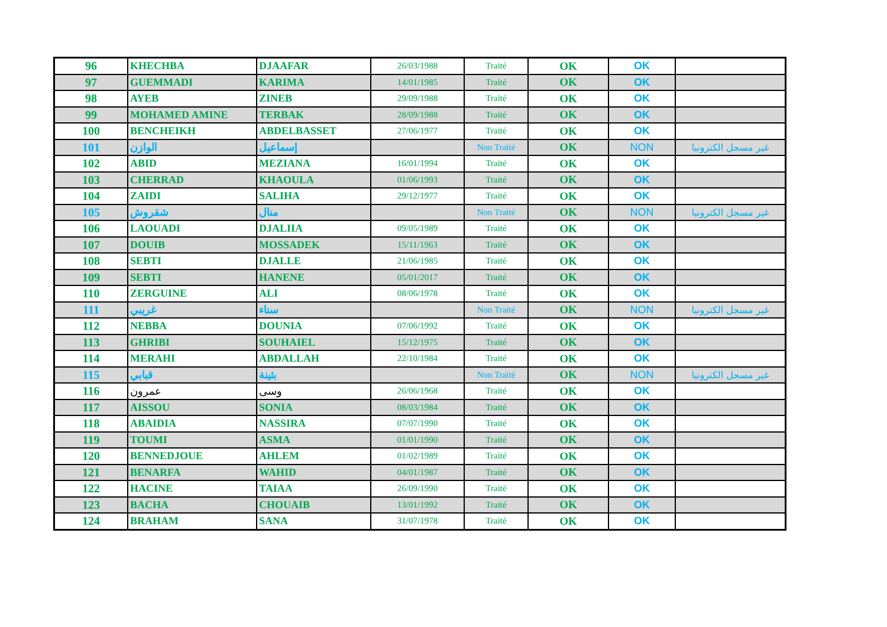| 96 | KHECHBA | DJAAFAR | 26/03/1988 | Traité | OK | OK | |
| 97 | GUEMMADI | KARIMA | 14/01/1985 | Traité | OK | OK | |
| 98 | AYEB | ZINEB | 29/09/1988 | Traité | OK | OK | |
| 99 | MOHAMED AMINE | TERBAK | 28/09/1988 | Traité | OK | OK | |
| 100 | BENCHEIKH | ABDELBASSET | 27/06/1977 | Traité | OK | OK | |
| 101 | الوازن | إسماعيل | | Non Traité | OK | NON | غير مسجل الكترونيا |
| 102 | ABID | MEZIANA | 16/01/1994 | Traité | OK | OK | |
| 103 | CHERRAD | KHAOULA | 01/06/1993 | Traité | OK | OK | |
| 104 | ZAIDI | SALIHA | 29/12/1977 | Traité | OK | OK | |
| 105 | شقروش | منال | | Non Traité | OK | NON | غير مسجل الكترونيا |
| 106 | LAOUADI | DJALIIA | 09/05/1989 | Traité | OK | OK | |
| 107 | DOUIB | MOSSADEK | 15/11/1963 | Traité | OK | OK | |
| 108 | SEBTI | DJALLE | 21/06/1985 | Traité | OK | OK | |
| 109 | SEBTI | HANENE | 05/01/2017 | Traité | OK | OK | |
| 110 | ZERGUINE | ALI | 08/06/1978 | Traité | OK | OK | |
| 111 | غريبي | سناء | | Non Traité | OK | NON | غير مسجل الكترونيا |
| 112 | NEBBA | DOUNIA | 07/06/1992 | Traité | OK | OK | |
| 113 | GHRIBI | SOUHAIEL | 15/12/1975 | Traité | OK | OK | |
| 114 | MERAHI | ABDALLAH | 22/10/1984 | Traité | OK | OK | |
| 115 | قبابي | بثينة | | Non Traité | OK | NON | غير مسجل الكترونيا |
| 116 | عمرون | وسى | 26/06/1968 | Traité | OK | OK | |
| 117 | AISSOU | SONIA | 08/03/1984 | Traité | OK | OK | |
| 118 | ABAIDIA | NASSIRA | 07/07/1990 | Traité | OK | OK | |
| 119 | TOUMI | ASMA | 01/01/1990 | Traité | OK | OK | |
| 120 | BENNEDJOUE | AHLEM | 01/02/1989 | Traité | OK | OK | |
| 121 | BENARFA | WAHID | 04/01/1987 | Traité | OK | OK | |
| 122 | HACINE | TAIAA | 26/09/1990 | Traité | OK | OK | |
| 123 | BACHA | CHOUAIB | 13/01/1992 | Traité | OK | OK | |
| 124 | BRAHAM | SANA | 31/07/1978 | Traité | OK | OK | |